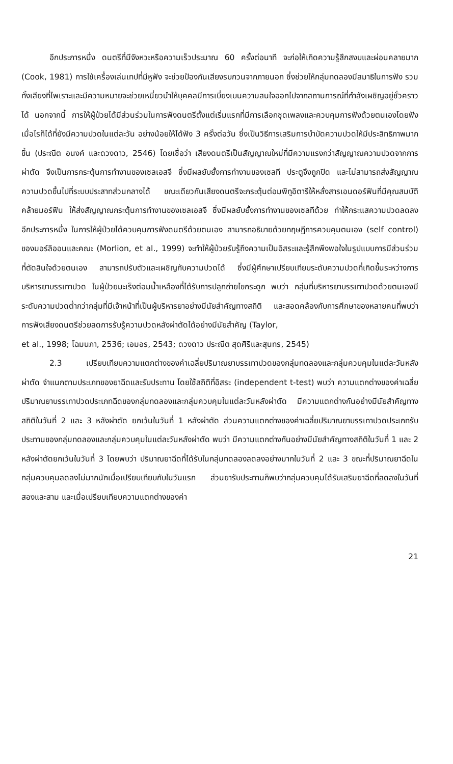อีกประการหนึ่ง ดนตรีที่มีจังหวะหรือความเร็วประมาณ 60 ครั้งต่อนาที จะก่อให้เกิดความรู้สึกสงบและผ่อนคลายมาก (Cook, 1981) การใช้เครื่องเล่นเทปที่มีหูฟัง จะช่วยป้องกันเสียงรบกวนจากภายนอก ซึ่งช่วยให้กลุ่มทดลองมีสมาธิในการฟัง รวมทั้งเสียงที่ไพเราะและมีความหมายจะช่วยเหนี่ยวนำให้บุคคลมีการเบี่ยงเบนความสนใจออกไปจากสถานการณ์ที่กำลังเผชิญอยู่ชั่วคราวได้ นอกจากนี้ การให้ผู้ป่วยได้มีส่วนร่วมในการฟังดนตรีตั้งแต่เริ่มแรกที่มีการเลือกชุดเพลงและควบคุมการฟังด้วยตนเองโดยฟังเมื่อไรก็ได้ที่ยังมีความปวดในแต่ละวัน อย่างน้อยให้ได้ฟัง 3 ครั้งต่อวัน ซึ่งเป็นวิธีการเสริมการบำบัดความปวดให้มีประสิทธิภาพมากขึ้น (ประณีต อนงค์ และดวงดาว, 2546) โดยเชื่อว่า เสียงดนตรีเป็นสัญญาณใหม่ที่มีความแรงกว่าสัญญาณความปวดจากการผ่าตัด จึงเป็นการกระตุ้นการทำงานของเซลเอสจี ซึ่งมีผลยับยั้งการทำงานของเซลที ประตูจึงถูกปิด และไม่สามารถส่งสัญญาณความปวดขึ้นไปที่ระบบประสาทส่วนกลางได้ ขณะเดียวกันเสียงดนตรีจะกระตุ้นต่อมพิทูอิตารีให้หลั่งสารเอนดอร์ฟินที่มีคุณสมบัติคล้ายมอร์ฟิน ให้ส่งสัญญาณกระตุ้นการทำงานของเซลเอสจี ซึ่งมีผลยับยั้งการทำงานของเซลทีด้วย ทำให้กระแสความปวดลดลง อีกประการหนึ่ง ในการให้ผู้ป่วยได้ควบคุมการฟังดนตรีด้วยตนเอง สามารถอธิบายด้วยทฤษฎีการควบคุมตนเอง (self control) ของมอร์ลิออนและคณะ (Morlion, et al., 1999) จะทำให้ผู้ป่วยรับรู้ถึงความเป็นอิสระและรู้สึกพึงพอใจในรูปแบบการมีส่วนร่วมที่ตัดสินใจด้วยตนเอง สามารถปรับตัวและเผชิญกับความปวดได้ ซึ่งมีผู้ศึกษาเปรียบเทียบระดับความปวดที่เกิดขึ้นระหว่างการบริหารยาบรรเทาปวด ในผู้ป่วยมะเร็งต่อมน้ำเหลืองที่ได้รับการปลูกถ่ายไขกระดูก พบว่า กลุ่มที่บริหารยาบรรเทาปวดด้วยตนเองมีระดับความปวดต่ำกว่ากลุ่มที่มีเจ้าหน้าที่เป็นผู้บริหารยาอย่างมีนัยสำคัญทางสถิติ และสอดคล้องกับการศึกษาของหลายคนที่พบว่า การฟังเสียงดนตรีช่วยลดการรับรู้ความปวดหลังผ่าตัดได้อย่างมีนัยสำคัญ (Taylor,
et al., 1998; โฉมนภา, 2536; เอมอร, 2543; ดวงดาว ประณีต สุดศิริและสุนทร, 2545)
2.3 เปรียบเทียบความแตกต่างของค่าเฉลี่ยปริมาณยาบรรเทาปวดของกลุ่มทดลองและกลุ่มควบคุมในแต่ละวันหลังผ่าตัด จำแนกตามประเภทของยาฉีดและรับประทาน โดยใช้สถิติที่อิสระ (independent t-test) พบว่า ความแตกต่างของค่าเฉลี่ยปริมาณยาบรรเทาปวดประเภทฉีดของกลุ่มทดลองและกลุ่มควบคุมในแต่ละวันหลังผ่าตัด มีความแตกต่างกันอย่างมีนัยสำคัญทางสถิติในวันที่ 2 และ 3 หลังผ่าตัด ยกเว้นในวันที่ 1 หลังผ่าตัด ส่วนความแตกต่างของค่าเฉลี่ยปริมาณยาบรรเทาปวดประเภทรับประทานของกลุ่มทดลองและกลุ่มควบคุมในแต่ละวันหลังผ่าตัด พบว่า มีความแตกต่างกันอย่างมีนัยสำคัญทางสถิติในวันที่ 1 และ 2 หลังผ่าตัดยกเว้นในวันที่ 3 โดยพบว่า ปริมาณยาฉีดที่ได้รับในกลุ่มทดลองลดลงอย่างมากในวันที่ 2 และ 3 ขณะที่ปริมาณยาฉีดในกลุ่มควบคุมลดลงไม่มากนักเมื่อเปรียบเทียบกับในวันแรก ส่วนยารับประทานก็พบว่ากลุ่มควบคุมได้รับเสริมยาฉีดที่ลดลงในวันที่สองและสาม และเมื่อเปรียบเทียบความแตกต่างของค่า
21